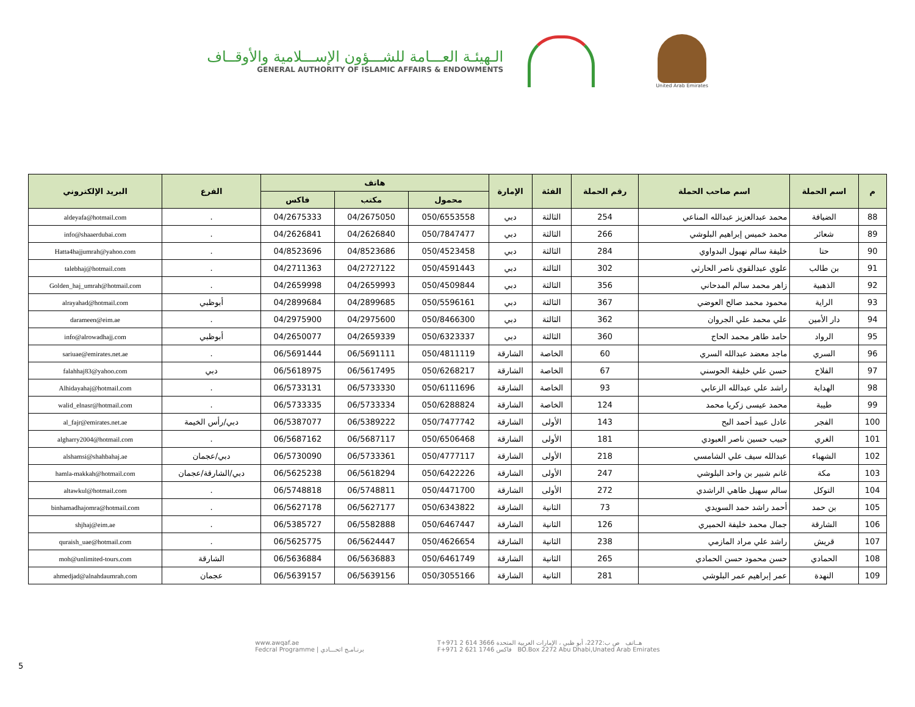الـهيئـة العـــامة للشـــؤون الإســـلامية والأوقــاف
GENERAL AUTHORITY OF ISLAMIC AFFAIRS & ENDOWMENTS
United Arab Emirates
| م | اسم الحملة | اسم صاحب الحملة | رقم الحملة | الفئة | الإمارة | هاتف | | | الفرع | البريد الإلكتروني |
| --- | --- | --- | --- | --- | --- | --- | --- | --- | --- | --- |
| | | | | | | محمول | مكتب | فاكس | | |
| 88 | الضيافة | محمد عبدالعزيز عبدالله المناعي | 254 | الثالثة | دبي | 050/6553558 | 04/2675050 | 04/2675333 | . | aldeyafa@hotmail.com |
| 89 | شعائر | محمد خميس إبراهيم البلوشي | 266 | الثالثة | دبي | 050/7847477 | 04/2626840 | 04/2626841 | . | info@shaaerdubai.com |
| 90 | حتا | خليفة سالم نهيول البدواوي | 284 | الثالثة | دبي | 050/4523458 | 04/8523686 | 04/8523696 | . | Hatta4hajjumrah@yahoo.com |
| 91 | بن طالب | علوي عبدالقوي ناصر الحارثي | 302 | الثالثة | دبي | 050/4591443 | 04/2727122 | 04/2711363 | . | talebhaj@hotmail.com |
| 92 | الذهبية | زاهر محمد سالم المدحاني | 356 | الثالثة | دبي | 050/4509844 | 04/2659993 | 04/2659998 | . | Golden_haj_umrah@hotmail.com |
| 93 | الراية | محمود محمد صالح العوضي | 367 | الثالثة | دبي | 050/5596161 | 04/2899685 | 04/2899684 | أبوظبي | alrayahad@hotmail.com |
| 94 | دار الأمين | علي محمد علي الجروان | 362 | الثالثة | دبي | 050/8466300 | 04/2975600 | 04/2975900 | . | darameen@eim.ae |
| 95 | الرواد | حامد طاهر محمد الحاج | 360 | الثالثة | دبي | 050/6323337 | 04/2659339 | 04/2650077 | أبوظبي | info@alrowadhajj.com |
| 96 | السري | ماجد معضد عبدالله السري | 60 | الخاصة | الشارقة | 050/4811119 | 06/5691111 | 06/5691444 | . | sariuae@emirates.net.ae |
| 97 | الفلاح | حسن علي خليفة الحوسني | 67 | الخاصة | الشارقة | 050/6268217 | 06/5617495 | 06/5618975 | دبي | falahhaj83@yahoo.com |
| 98 | الهداية | راشد علي عبدالله الزعابي | 93 | الخاصة | الشارقة | 050/6111696 | 06/5733330 | 06/5733131 | . | Alhidayahaj@hotmail.com |
| 99 | طيبة | محمد عيسى زكريا محمد | 124 | الخاصة | الشارقة | 050/6288824 | 06/5733334 | 06/5733335 | . | walid_elnasr@hotmail.com |
| 100 | الفجر | عادل عبيد أحمد البح | 143 | الأولى | الشارقة | 050/7477742 | 06/5389222 | 06/5387077 | دبي/رأس الخيمة | al_fajr@emirates.net.ae |
| 101 | الغري | حبيب حسين ناصر العبودي | 181 | الأولى | الشارقة | 050/6506468 | 06/5687117 | 06/5687162 | . | algharry2004@hotmail.com |
| 102 | الشهباء | عبدالله سيف علي الشامسي | 218 | الأولى | الشارقة | 050/4777117 | 06/5733361 | 06/5730090 | دبي/عجمان | alshamsi@shahbahaj.ae |
| 103 | مكة | غانم شبير بن واحد البلوشي | 247 | الأولى | الشارقة | 050/6422226 | 06/5618294 | 06/5625238 | دبي/الشارقة/عجمان | hamla-makkah@hotmail.com |
| 104 | التوكل | سالم سهيل طاهي الراشدي | 272 | الأولى | الشارقة | 050/4471700 | 06/5748811 | 06/5748818 | . | altawkul@hotmail.com |
| 105 | بن حمد | أحمد راشد حمد السويدي | 73 | الثانية | الشارقة | 050/6343822 | 06/5627177 | 06/5627178 | . | binhamadhajomra@hotmail.com |
| 106 | الشارقة | جمال محمد خليفة الحميري | 126 | الثانية | الشارقة | 050/6467447 | 06/5582888 | 06/5385727 | . | shjhaj@eim.ae |
| 107 | قريش | راشد علي مراد المازمي | 238 | الثانية | الشارقة | 050/4626654 | 06/5624447 | 06/5625775 | . | quraish_uae@hotmail.com |
| 108 | الحمادي | حسن محمود حسن الحمادي | 265 | الثانية | الشارقة | 050/6461749 | 06/5636883 | 06/5636884 | الشارقة | moh@unlimited-tours.com |
| 109 | النهدة | عمر إبراهيم عمر البلوشي | 281 | الثانية | الشارقة | 050/3055166 | 06/5639156 | 06/5639157 | عجمان | ahmedjad@alnahdaumrah.com |
www.awqaf.ae
Fedcral Programme | برنـامـج اتحـــادي
T+971 2 614 3666 هــاتف ص ب:2272، أبو ظبي ، الإمارات العربية المتحدة
F+971 2 621 1746 فاكس BO.Box 2272 Abu Dhabi,Unated Arab Emirates
5